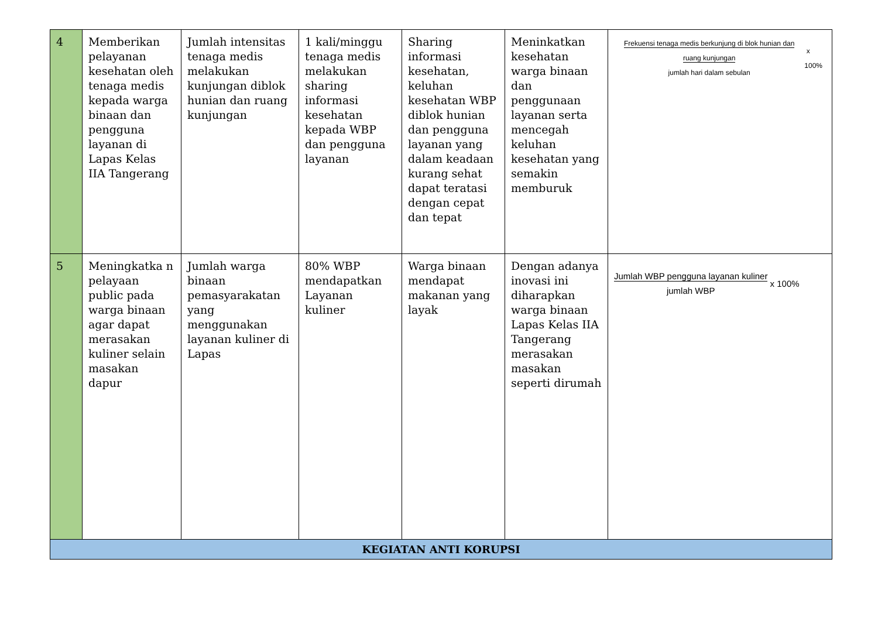| 4 | Memberikan pelayanan kesehatan oleh tenaga medis kepada warga binaan dan pengguna layanan di Lapas Kelas IIA Tangerang | Jumlah intensitas tenaga medis melakukan kunjungan diblok hunian dan ruang kunjungan | 1 kali/minggu tenaga medis melakukan sharing informasi kesehatan kepada WBP dan pengguna layanan | Sharing informasi kesehatan, keluhan kesehatan WBP diblok hunian dan pengguna layanan yang dalam keadaan kurang sehat dapat teratasi dengan cepat dan tepat | Meninkatkan kesehatan warga binaan dan penggunaan layanan serta mencegah keluhan kesehatan yang semakin memburuk | Frekuensi tenaga medis berkunjung di blok hunian dan ruang kunjungan jumlah hari dalam sebulan x 100% |
| 5 | Meningkatka n pelayaan public pada warga binaan agar dapat merasakan kuliner selain masakan dapur | Jumlah warga binaan pemasyarakatan yang menggunakan layanan kuliner di Lapas | 80% WBP mendapatkan Layanan kuliner | Warga binaan mendapat makanan yang layak | Dengan adanya inovasi ini diharapkan warga binaan Lapas Kelas IIA Tangerang merasakan masakan seperti dirumah | Jumlah WBP pengguna layanan kuliner jumlah WBP x 100% |
| KEGIATAN ANTI KORUPSI | | | | | | |